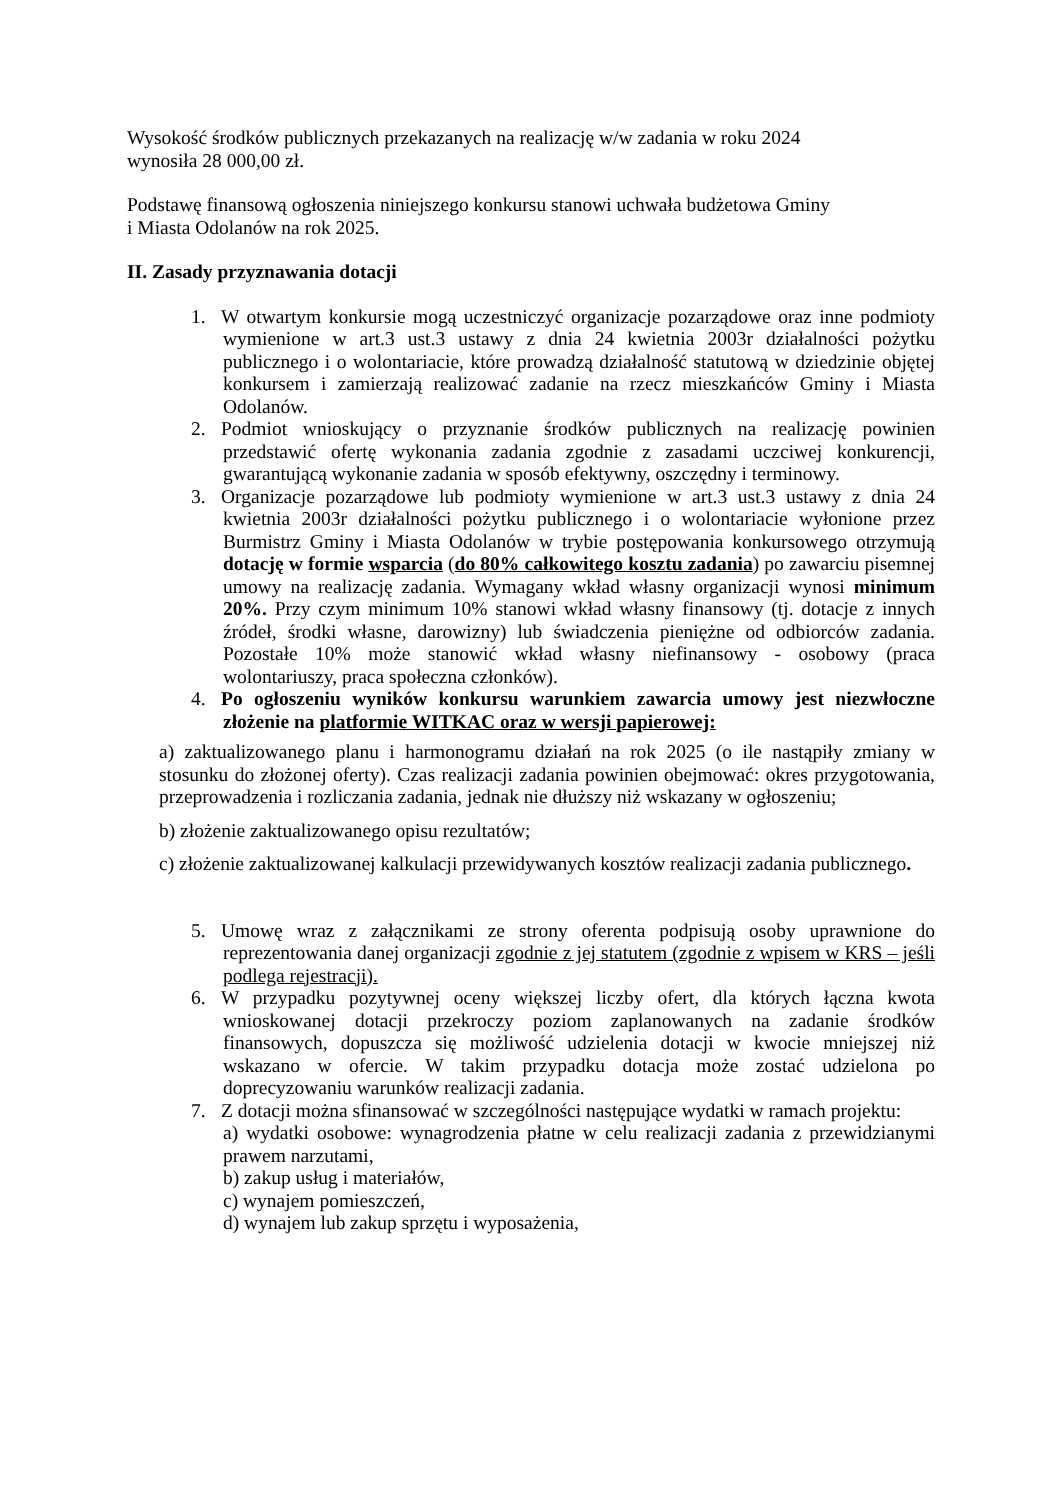Wysokość środków publicznych przekazanych na realizację w/w zadania w roku 2024
wynosiła 28 000,00 zł.
Podstawę finansową ogłoszenia niniejszego konkursu stanowi uchwała budżetowa Gminy
i Miasta Odolanów na rok 2025.
II. Zasady przyznawania dotacji
1. W otwartym konkursie mogą uczestniczyć organizacje pozarządowe oraz inne podmioty wymienione w art.3 ust.3 ustawy z dnia 24 kwietnia 2003r działalności pożytku publicznego i o wolontariacie, które prowadzą działalność statutową w dziedzinie objętej konkursem i zamierzają realizować zadanie na rzecz mieszkańców Gminy i Miasta Odolanów.
2. Podmiot wnioskujący o przyznanie środków publicznych na realizację powinien przedstawić ofertę wykonania zadania zgodnie z zasadami uczciwej konkurencji, gwarantującą wykonanie zadania w sposób efektywny, oszczędny i terminowy.
3. Organizacje pozarządowe lub podmioty wymienione w art.3 ust.3 ustawy z dnia 24 kwietnia 2003r działalności pożytku publicznego i o wolontariacie wyłonione przez Burmistrz Gminy i Miasta Odolanów w trybie postępowania konkursowego otrzymują dotację w formie wsparcia (do 80% całkowitego kosztu zadania) po zawarciu pisemnej umowy na realizację zadania. Wymagany wkład własny organizacji wynosi minimum 20%. Przy czym minimum 10% stanowi wkład własny finansowy (tj. dotacje z innych źródeł, środki własne, darowizny) lub świadczenia pieniężne od odbiorców zadania. Pozostałe 10% może stanowić wkład własny niefinansowy - osobowy (praca wolontariuszy, praca społeczna członków).
4. Po ogłoszeniu wyników konkursu warunkiem zawarcia umowy jest niezwłoczne złożenie na platformie WITKAC oraz w wersji papierowej:
a) zaktualizowanego planu i harmonogramu działań na rok 2025 (o ile nastąpiły zmiany w stosunku do złożonej oferty). Czas realizacji zadania powinien obejmować: okres przygotowania, przeprowadzenia i rozliczania zadania, jednak nie dłuższy niż wskazany w ogłoszeniu;
b) złożenie zaktualizowanego opisu rezultatów;
c) złożenie zaktualizowanej kalkulacji przewidywanych kosztów realizacji zadania publicznego.
5. Umowę wraz z załącznikami ze strony oferenta podpisują osoby uprawnione do reprezentowania danej organizacji zgodnie z jej statutem (zgodnie z wpisem w KRS – jeśli podlega rejestracji).
6. W przypadku pozytywnej oceny większej liczby ofert, dla których łączna kwota wnioskowanej dotacji przekroczy poziom zaplanowanych na zadanie środków finansowych, dopuszcza się możliwość udzielenia dotacji w kwocie mniejszej niż wskazano w ofercie. W takim przypadku dotacja może zostać udzielona po doprecyzowaniu warunków realizacji zadania.
7. Z dotacji można sfinansować w szczególności następujące wydatki w ramach projektu:
a) wydatki osobowe: wynagrodzenia płatne w celu realizacji zadania z przewidzianymi prawem narzutami,
b) zakup usług i materiałów,
c) wynajem pomieszczeń,
d) wynajem lub zakup sprzętu i wyposażenia,